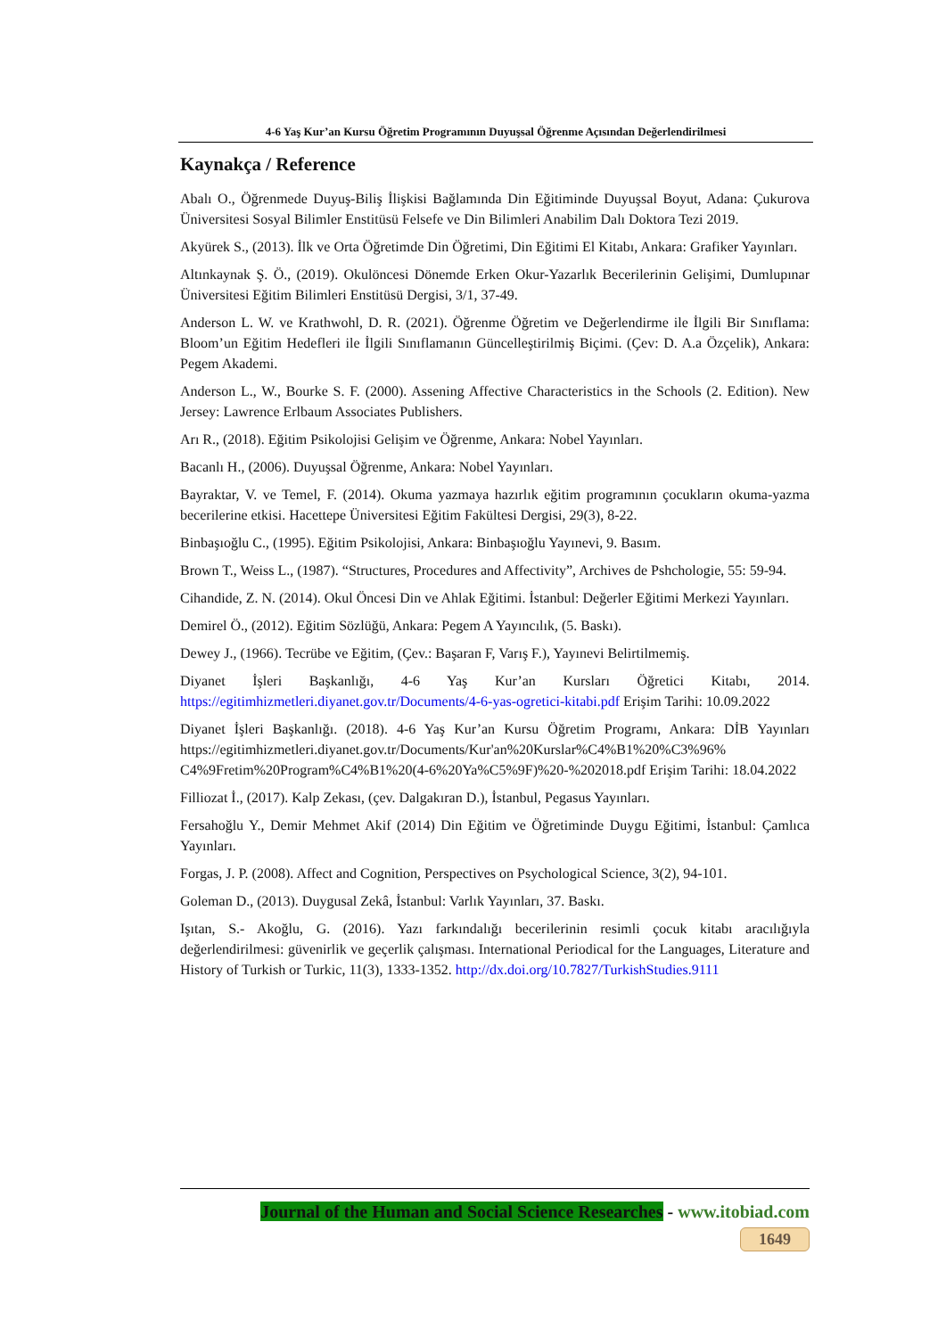4-6 Yaş Kur’an Kursu Öğretim Programının Duyuşsal Öğrenme Açısından Değerlendirilmesi
Kaynakça / Reference
Abalı O., Öğrenmede Duyuş-Biliş İlişkisi Bağlamında Din Eğitiminde Duyuşsal Boyut, Adana: Çukurova Üniversitesi Sosyal Bilimler Enstitüsü Felsefe ve Din Bilimleri Anabilim Dalı Doktora Tezi 2019.
Akyürek S., (2013). İlk ve Orta Öğretimde Din Öğretimi, Din Eğitimi El Kitabı, Ankara: Grafiker Yayınları.
Altınkaynak Ş. Ö., (2019). Okulöncesi Dönemde Erken Okur-Yazarlık Becerilerinin Gelişimi, Dumlupınar Üniversitesi Eğitim Bilimleri Enstitüsü Dergisi, 3/1, 37-49.
Anderson L. W. ve Krathwohl, D. R. (2021). Öğrenme Öğretim ve Değerlendirme ile İlgili Bir Sınıflama: Bloom’un Eğitim Hedefleri ile İlgili Sınıflamanın Güncelleştirilmiş Biçimi. (Çev: D. A.a Özçelik), Ankara: Pegem Akademi.
Anderson L., W., Bourke S. F. (2000). Assening Affective Characteristics in the Schools (2. Edition). New Jersey: Lawrence Erlbaum Associates Publishers.
Arı R., (2018). Eğitim Psikolojisi Gelişim ve Öğrenme, Ankara: Nobel Yayınları.
Bacanlı H., (2006). Duyuşsal Öğrenme, Ankara: Nobel Yayınları.
Bayraktar, V. ve Temel, F. (2014). Okuma yazmaya hazırlık eğitim programının çocukların okuma-yazma becerilerine etkisi. Hacettepe Üniversitesi Eğitim Fakültesi Dergisi, 29(3), 8-22.
Binbaşıoğlu C., (1995). Eğitim Psikolojisi, Ankara: Binbaşıoğlu Yayınevi, 9. Basım.
Brown T., Weiss L., (1987). “Structures, Procedures and Affectivity”, Archives de Pshchologie, 55: 59-94.
Cihandide, Z. N. (2014). Okul Öncesi Din ve Ahlak Eğitimi. İstanbul: Değerler Eğitimi Merkezi Yayınları.
Demirel Ö., (2012). Eğitim Sözlüğü, Ankara: Pegem A Yayıncılık, (5. Baskı).
Dewey J., (1966). Tecrübe ve Eğitim, (Çev.: Başaran F, Varış F.), Yayınevi Belirtilmemiş.
Diyanet İşleri Başkanlığı, 4-6 Yaş Kur’an Kursları Öğretici Kitabı, 2014. https://egitimhizmetleri.diyanet.gov.tr/Documents/4-6-yas-ogretici-kitabi.pdf Erişim Tarihi: 10.09.2022
Diyanet İşleri Başkanlığı. (2018). 4-6 Yaş Kur’an Kursu Öğretim Programı, Ankara: DİB Yayınları https://egitimhizmetleri.diyanet.gov.tr/Documents/Kur'an%20Kurslar%C4%B1%20%C3%96% C4%9Fretim%20Program%C4%B1%20(4-6%20Ya%C5%9F)%20-%202018.pdf Erişim Tarihi: 18.04.2022
Filliozat İ., (2017). Kalp Zekası, (çev. Dalgakıran D.), İstanbul, Pegasus Yayınları.
Fersahoğlu Y., Demir Mehmet Akif (2014) Din Eğitim ve Öğretiminde Duygu Eğitimi, İstanbul: Çamlıca Yayınları.
Forgas, J. P. (2008). Affect and Cognition, Perspectives on Psychological Science, 3(2), 94-101.
Goleman D., (2013). Duygusal Zekâ, İstanbul: Varlık Yayınları, 37. Baskı.
Işıtan, S.- Akoğlu, G. (2016). Yazı farkındalığı becerilerinin resimli çocuk kitabı aracılığıyla değerlendirilmesi: güvenirlik ve geçerlik çalışması. International Periodical for the Languages, Literature and History of Turkish or Turkic, 11(3), 1333-1352. http://dx.doi.org/10.7827/TurkishStudies.9111
Journal of the Human and Social Science Researches - www.itobiad.com
1649